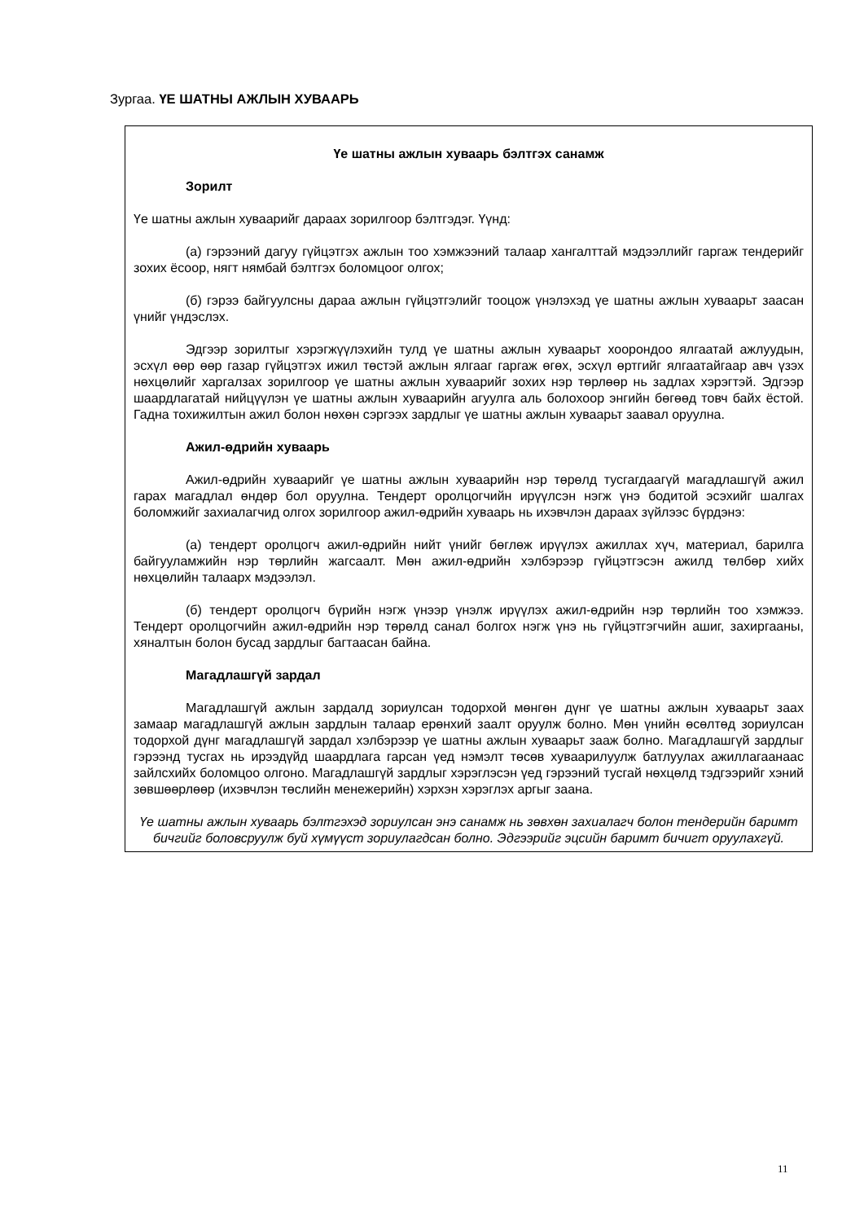Зургаа. ҮЕ ШАТНЫ АЖЛЫН ХУВААРЬ
Үе шатны ажлын хуваарь бэлтгэх санамж
Зорилт
Үе шатны ажлын хуваарийг дараах зорилгоор бэлтгэдэг. Үүнд:
(а) гэрээний дагуу гүйцэтгэх ажлын тоо хэмжээний талаар хангалттай мэдээллийг гаргаж тендерийг зохих ёсоор, нягт нямбай бэлтгэх боломцоог олгох;
(б) гэрээ байгуулсны дараа ажлын гүйцэтгэлийг тооцож үнэлэхэд үе шатны ажлын хуваарьт заасан үнийг үндэслэх.
Эдгээр зорилтыг хэрэгжүүлэхийн тулд үе шатны ажлын хуваарьт хоорондоо ялгаатай ажлуудын, эсхүл өөр өөр газар гүйцэтгэх ижил төстэй ажлын ялгааг гаргаж өгөх, эсхүл өртгийг ялгаатайгаар авч үзэх нөхцөлийг харгалзах зорилгоор үе шатны ажлын хуваарийг зохих нэр төрлөөр нь задлах хэрэгтэй. Эдгээр шаардлагатай нийцүүлэн үе шатны ажлын хуваарийн агуулга аль болохоор энгийн бөгөөд товч байх ёстой. Гадна тохижилтын ажил болон нөхөн сэргээх зардлыг үе шатны ажлын хуваарьт заавал оруулна.
Ажил-өдрийн хуваарь
Ажил-өдрийн хуваарийг үе шатны ажлын хуваарийн нэр төрөлд тусгагдаагүй магадлашгүй ажил гарах магадлал өндөр бол оруулна. Тендерт оролцогчийн ирүүлсэн нэгж үнэ бодитой эсэхийг шалгах боломжийг захиалагчид олгох зорилгоор ажил-өдрийн хуваарь нь ихэвчлэн дараах зүйлээс бүрдэнэ:
(а) тендерт оролцогч ажил-өдрийн нийт үнийг бөглөж ирүүлэх ажиллах хүч, материал, барилга байгууламжийн нэр төрлийн жагсаалт. Мөн ажил-өдрийн хэлбэрээр гүйцэтгэсэн ажилд төлбөр хийх нөхцөлийн талаарх мэдээлэл.
(б) тендерт оролцогч бүрийн нэгж үнээр үнэлж ирүүлэх ажил-өдрийн нэр төрлийн тоо хэмжээ. Тендерт оролцогчийн ажил-өдрийн нэр төрөлд санал болгох нэгж үнэ нь гүйцэтгэгчийн ашиг, захиргааны, хяналтын болон бусад зардлыг багтаасан байна.
Магадлашгүй зардал
Магадлашгүй ажлын зардалд зориулсан тодорхой мөнгөн дүнг үе шатны ажлын хуваарьт заах замаар магадлашгүй ажлын зардлын талаар ерөнхий заалт оруулж болно. Мөн үнийн өсөлтөд зориулсан тодорхой дүнг магадлашгүй зардал хэлбэрээр үе шатны ажлын хуваарьт зааж болно. Магадлашгүй зардлыг гэрээнд тусгах нь ирээдүйд шаардлага гарсан үед нэмэлт төсөв хуваарилуулж батлуулах ажиллагаанаас зайлсхийх боломцоо олгоно. Магадлашгүй зардлыг хэрэглэсэн үед гэрээний тусгай нөхцөлд тэдгээрийг хэний зөвшөөрлөөр (ихэвчлэн төслийн менежерийн) хэрхэн хэрэглэх аргыг заана.
Үе шатны ажлын хуваарь бэлтгэхэд зориулсан энэ санамж нь зөвхөн захиалагч болон тендерийн баримт бичгийг боловсруулж буй хүмүүст зориулагдсан болно. Эдгээрийг эцсийн баримт бичигт оруулахгүй.
11